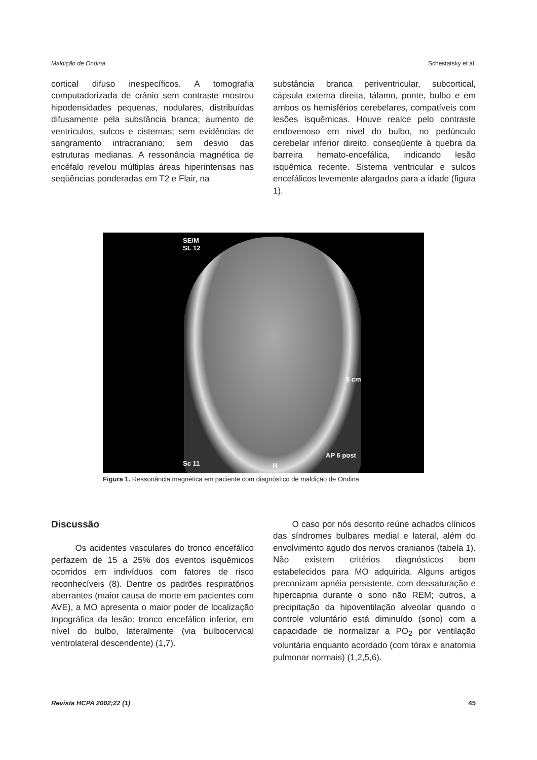Maldição de Ondina Schestatsky et al.
cortical difuso inespecíficos. A tomografia computadorizada de crânio sem contraste mostrou hipodensidades pequenas, nodulares, distribuídas difusamente pela substância branca; aumento de ventrículos, sulcos e cisternas; sem evidências de sangramento intracraniano; sem desvio das estruturas medianas. A ressonância magnética de encéfalo revelou múltiplas áreas hiperintensas nas seqüências ponderadas em T2 e Flair, na
substância branca periventricular, subcortical, cápsula externa direita, tálamo, ponte, bulbo e em ambos os hemisférios cerebelares, compatíveis com lesões isquêmicas. Houve realce pelo contraste endovenoso em nível do bulbo, no pedúnculo cerebelar inferior direito, conseqüente à quebra da barreira hemato-encefálica, indicando lesão isquêmica recente. Sistema ventricular e sulcos encefálicos levemente alargados para a idade (figura 1).
SE/M
SL 12
5 cm
AP 6 post
Sc 11 H
Figura 1. Ressonância magnética em paciente com diagnóstico de maldição de Ondina.
Discussão
Os acidentes vasculares do tronco encefálico perfazem de 15 a 25% dos eventos isquêmicos ocorridos em indivíduos com fatores de risco reconhecíveis (8). Dentre os padrões respiratórios aberrantes (maior causa de morte em pacientes com AVE), a MO apresenta o maior poder de localização topográfica da lesão: tronco encefálico inferior, em nível do bulbo, lateralmente (via bulbocervical ventrolateral descendente) (1,7).
O caso por nós descrito reúne achados clínicos das síndromes bulbares medial e lateral, além do envolvimento agudo dos nervos cranianos (tabela 1). Não existem critérios diagnósticos bem estabelecidos para MO adquirida. Alguns artigos preconizam apnéia persistente, com dessaturação e hipercapnia durante o sono não REM; outros, a precipitação da hipoventilação alveolar quando o controle voluntário está diminuído (sono) com a capacidade de normalizar a PO<sub>2</sub> por ventilação voluntária enquanto acordado (com tórax e anatomia pulmonar normais) (1,2,5,6).
Revista HCPA 2002;22 (1) 45